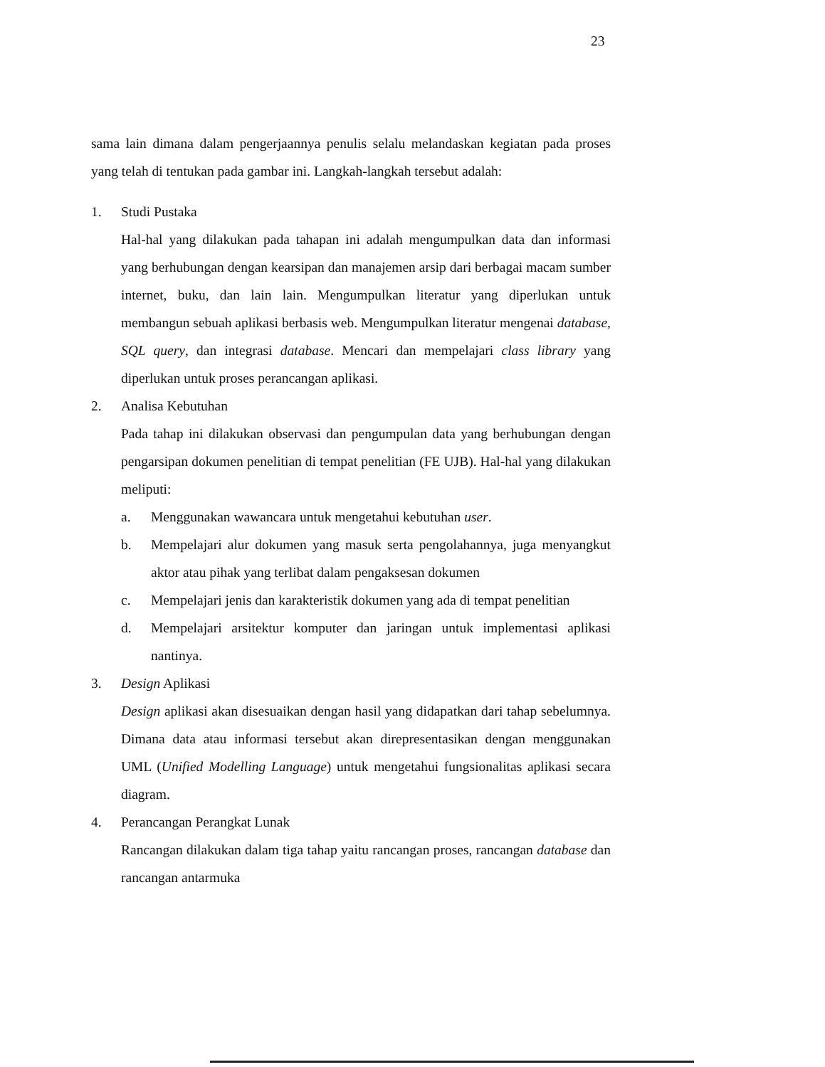23
sama lain dimana dalam pengerjaannya penulis selalu melandaskan kegiatan pada proses yang telah di tentukan pada gambar ini. Langkah-langkah tersebut adalah:
1. Studi Pustaka
Hal-hal yang dilakukan pada tahapan ini adalah mengumpulkan data dan informasi yang berhubungan dengan kearsipan dan manajemen arsip dari berbagai macam sumber internet, buku, dan lain lain. Mengumpulkan literatur yang diperlukan untuk membangun sebuah aplikasi berbasis web. Mengumpulkan literatur mengenai database, SQL query, dan integrasi database. Mencari dan mempelajari class library yang diperlukan untuk proses perancangan aplikasi.
2. Analisa Kebutuhan
Pada tahap ini dilakukan observasi dan pengumpulan data yang berhubungan dengan pengarsipan dokumen penelitian di tempat penelitian (FE UJB). Hal-hal yang dilakukan meliputi:
a. Menggunakan wawancara untuk mengetahui kebutuhan user.
b. Mempelajari alur dokumen yang masuk serta pengolahannya, juga menyangkut aktor atau pihak yang terlibat dalam pengaksesan dokumen
c. Mempelajari jenis dan karakteristik dokumen yang ada di tempat penelitian
d. Mempelajari arsitektur komputer dan jaringan untuk implementasi aplikasi nantinya.
3. Design Aplikasi
Design aplikasi akan disesuaikan dengan hasil yang didapatkan dari tahap sebelumnya. Dimana data atau informasi tersebut akan direpresentasikan dengan menggunakan UML (Unified Modelling Language) untuk mengetahui fungsionalitas aplikasi secara diagram.
4. Perancangan Perangkat Lunak
Rancangan dilakukan dalam tiga tahap yaitu rancangan proses, rancangan database dan rancangan antarmuka